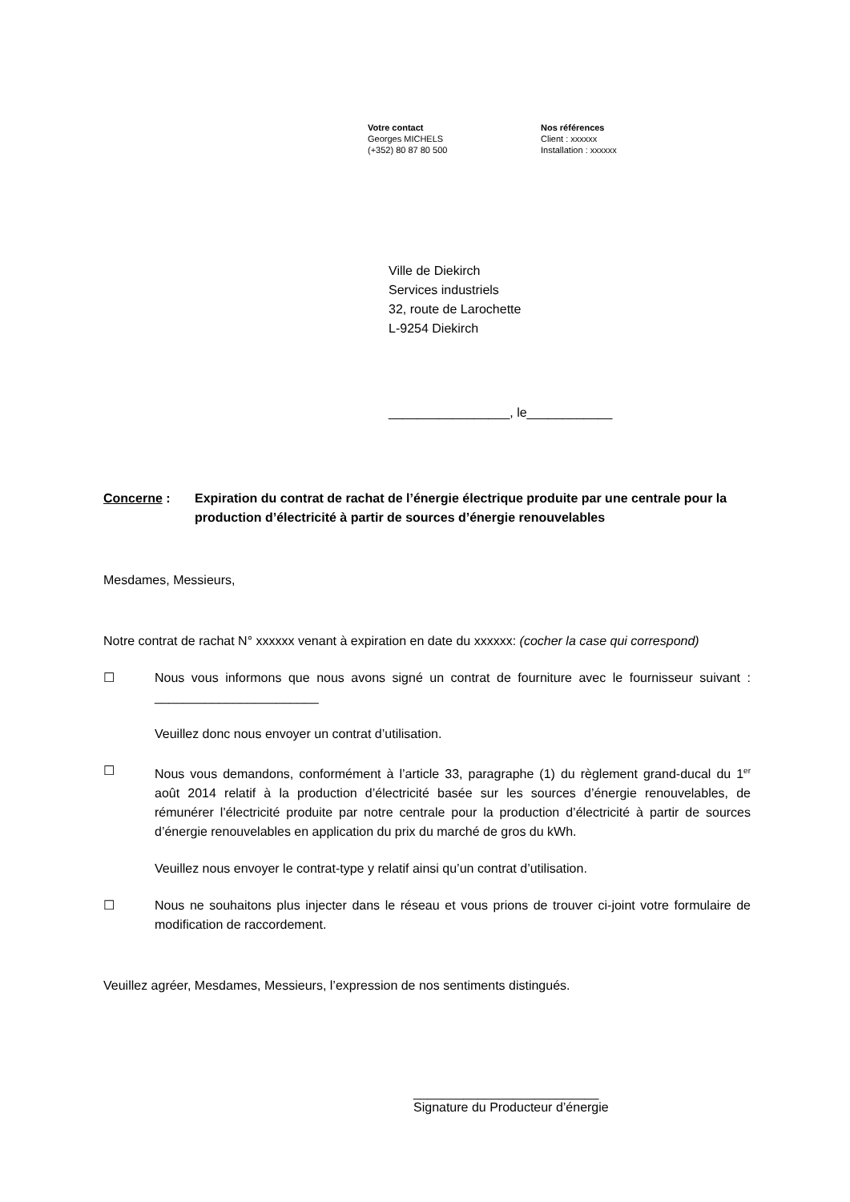Votre contact
Georges MICHELS
(+352) 80 87 80 500
Nos références
Client : xxxxxx
Installation : xxxxxx
Ville de Diekirch
Services industriels
32, route de Larochette
L-9254 Diekirch
_________________, le____________
Concerne : Expiration du contrat de rachat de l’énergie électrique produite par une centrale pour la production d’électricité à partir de sources d’énergie renouvelables
Mesdames, Messieurs,
Notre contrat de rachat N° xxxxxx venant à expiration en date du xxxxxx: (cocher la case qui correspond)
☐ Nous vous informons que nous avons signé un contrat de fourniture avec le fournisseur suivant : _______________________
Veuillez donc nous envoyer un contrat d’utilisation.
☐ Nous vous demandons, conformément à l’article 33, paragraphe (1) du règlement grand-ducal du 1<sup>er</sup> août 2014 relatif à la production d’électricité basée sur les sources d’énergie renouvelables, de rémunérer l’électricité produite par notre centrale pour la production d’électricité à partir de sources d’énergie renouvelables en application du prix du marché de gros du kWh.
Veuillez nous envoyer le contrat-type y relatif ainsi qu’un contrat d’utilisation.
☐ Nous ne souhaitons plus injecter dans le réseau et vous prions de trouver ci-joint votre formulaire de modification de raccordement.
Veuillez agréer, Mesdames, Messieurs, l’expression de nos sentiments distingués.
__________________________
Signature du Producteur d’énergie